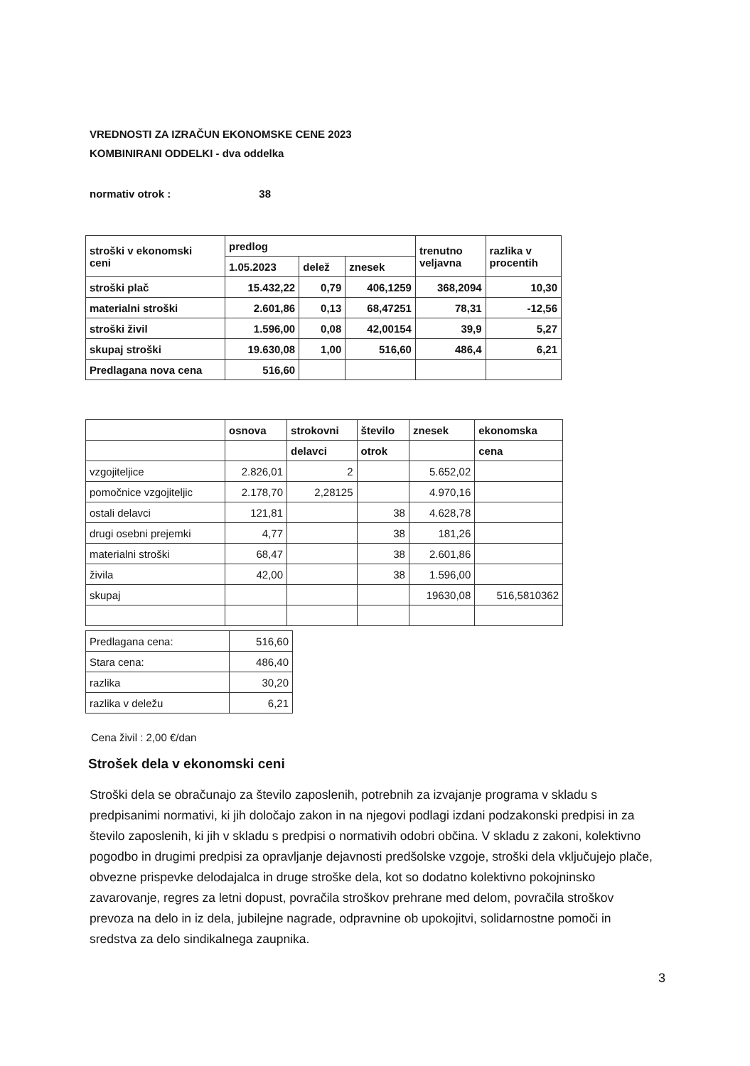VREDNOSTI ZA IZRAČUN EKONOMSKE CENE 2023
KOMBINIRANI ODDELKI - dva oddelka
normativ otrok : 38
| stroški v ekonomski ceni | predlog | | | trenutno veljavna | razlika v procentih |
| | 1.05.2023 | delež | znesek | | |
| stroški plač | 15.432,22 | 0,79 | 406,1259 | 368,2094 | 10,30 |
| materialni stroški | 2.601,86 | 0,13 | 68,47251 | 78,31 | -12,56 |
| stroški živil | 1.596,00 | 0,08 | 42,00154 | 39,9 | 5,27 |
| skupaj stroški | 19.630,08 | 1,00 | 516,60 | 486,4 | 6,21 |
| Predlagana nova cena | 516,60 | | | | |
| | osnova | strokovni | število | znesek | ekonomska |
| | | delavci | otrok | | cena |
| vzgojiteljice | 2.826,01 | 2 | | 5.652,02 | |
| pomočnice vzgojiteljic | 2.178,70 | 2,28125 | | 4.970,16 | |
| ostali delavci | 121,81 | | 38 | 4.628,78 | |
| drugi osebni prejemki | 4,77 | | 38 | 181,26 | |
| materialni stroški | 68,47 | | 38 | 2.601,86 | |
| živila | 42,00 | | 38 | 1.596,00 | |
| skupaj | | | | 19630,08 | 516,5810362 |
| Predlagana cena: | 516,60 |
| Stara cena: | 486,40 |
| razlika | 30,20 |
| razlika v deležu | 6,21 |
Cena živil : 2,00 €/dan
Strošek dela v ekonomski ceni
Stroški dela se obračunajo za število zaposlenih, potrebnih za izvajanje programa v skladu s predpisanimi normativi, ki jih določajo zakon in na njegovi podlagi izdani podzakonski predpisi in za število zaposlenih, ki jih v skladu s predpisi o normativih odobri občina. V skladu z zakoni, kolektivno pogodbo in drugimi predpisi za opravljanje dejavnosti predšolske vzgoje, stroški dela vključujejo plače, obvezne prispevke delodajalca in druge stroške dela, kot so dodatno kolektivno pokojninsko zavarovanje, regres za letni dopust, povračila stroškov prehrane med delom, povračila stroškov prevoza na delo in iz dela, jubilejne nagrade, odpravnine ob upokojitvi, solidarnostne pomoči in sredstva za delo sindikalnega zaupnika.
3